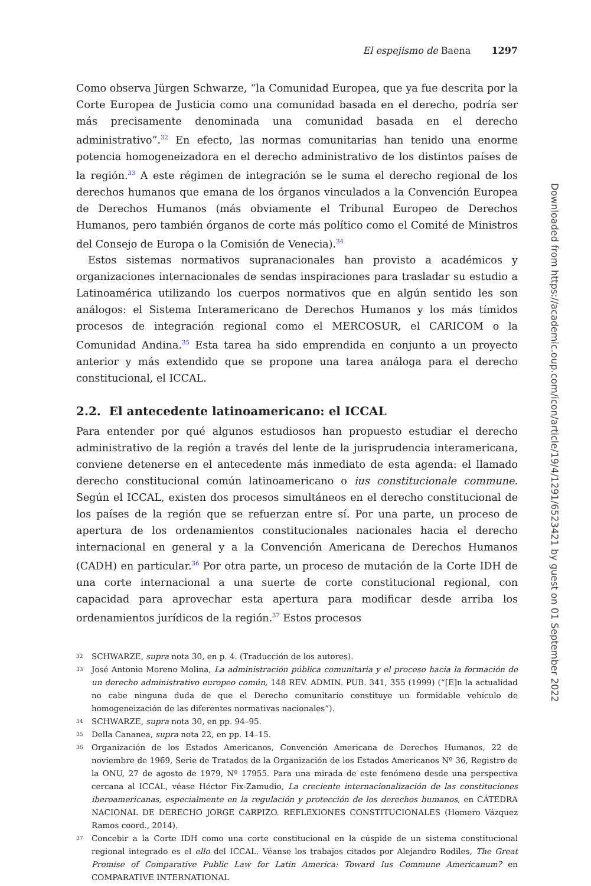El espejismo de Baena 1297
Como observa Jürgen Schwarze, “la Comunidad Europea, que ya fue descrita por la Corte Europea de Justicia como una comunidad basada en el derecho, podría ser más precisamente denominada una comunidad basada en el derecho administrativo”.<sup>32</sup> En efecto, las normas comunitarias han tenido una enorme potencia homogeneizadora en el derecho administrativo de los distintos países de la región.<sup>33</sup> A este régimen de integración se le suma el derecho regional de los derechos humanos que emana de los órganos vinculados a la Convención Europea de Derechos Humanos (más obviamente el Tribunal Europeo de Derechos Humanos, pero también órganos de corte más político como el Comité de Ministros del Consejo de Europa o la Comisión de Venecia).<sup>34</sup>
Estos sistemas normativos supranacionales han provisto a académicos y organizaciones internacionales de sendas inspiraciones para trasladar su estudio a Latinoamérica utilizando los cuerpos normativos que en algún sentido les son análogos: el Sistema Interamericano de Derechos Humanos y los más tímidos procesos de integración regional como el MERCOSUR, el CARICOM o la Comunidad Andina.<sup>35</sup> Esta tarea ha sido emprendida en conjunto a un proyecto anterior y más extendido que se propone una tarea análoga para el derecho constitucional, el ICCAL.
2.2. El antecedente latinoamericano: el ICCAL
Para entender por qué algunos estudiosos han propuesto estudiar el derecho administrativo de la región a través del lente de la jurisprudencia interamericana, conviene detenerse en el antecedente más inmediato de esta agenda: el llamado derecho constitucional común latinoamericano o ius constitucionale commune. Según el ICCAL, existen dos procesos simultáneos en el derecho constitucional de los países de la región que se refuerzan entre sí. Por una parte, un proceso de apertura de los ordenamientos constitucionales nacionales hacia el derecho internacional en general y a la Convención Americana de Derechos Humanos (CADH) en particular.<sup>36</sup> Por otra parte, un proceso de mutación de la Corte IDH de una corte internacional a una suerte de corte constitucional regional, con capacidad para aprovechar esta apertura para modificar desde arriba los ordenamientos jurídicos de la región.<sup>37</sup> Estos procesos
32 SCHWARZE, supra nota 30, en p. 4. (Traducción de los autores).
33 José Antonio Moreno Molina, La administración pública comunitaria y el proceso hacia la formación de un derecho administrativo europeo común, 148 REV. ADMIN. PUB. 341, 355 (1999) (“[E]n la actualidad no cabe ninguna duda de que el Derecho comunitario constituye un formidable vehículo de homogeneización de las diferentes normativas nacionales”).
34 SCHWARZE, supra nota 30, en pp. 94–95.
35 Della Cananea, supra nota 22, en pp. 14–15.
36 Organización de los Estados Americanos, Convención Americana de Derechos Humanos, 22 de noviembre de 1969, Serie de Tratados de la Organización de los Estados Americanos Nº 36, Registro de la ONU, 27 de agosto de 1979, Nº 17955. Para una mirada de este fenómeno desde una perspectiva cercana al ICCAL, véase Héctor Fix-Zamudio, La creciente internacionalización de las constituciones iberoamericanas, especialmente en la regulación y protección de los derechos humanos, en CÁTEDRA NACIONAL DE DERECHO JORGE CARPIZO. REFLEXIONES CONSTITUCIONALES (Homero Vázquez Ramos coord., 2014).
37 Concebir a la Corte IDH como una corte constitucional en la cúspide de un sistema constitucional regional integrado es el ello del ICCAL. Véanse los trabajos citados por Alejandro Rodiles, The Great Promise of Comparative Public Law for Latin America: Toward Ius Commune Americanum? en COMPARATIVE INTERNATIONAL
Downloaded from https://academic.oup.com/icon/article/19/4/1291/6523421 by guest on 01 September 2022